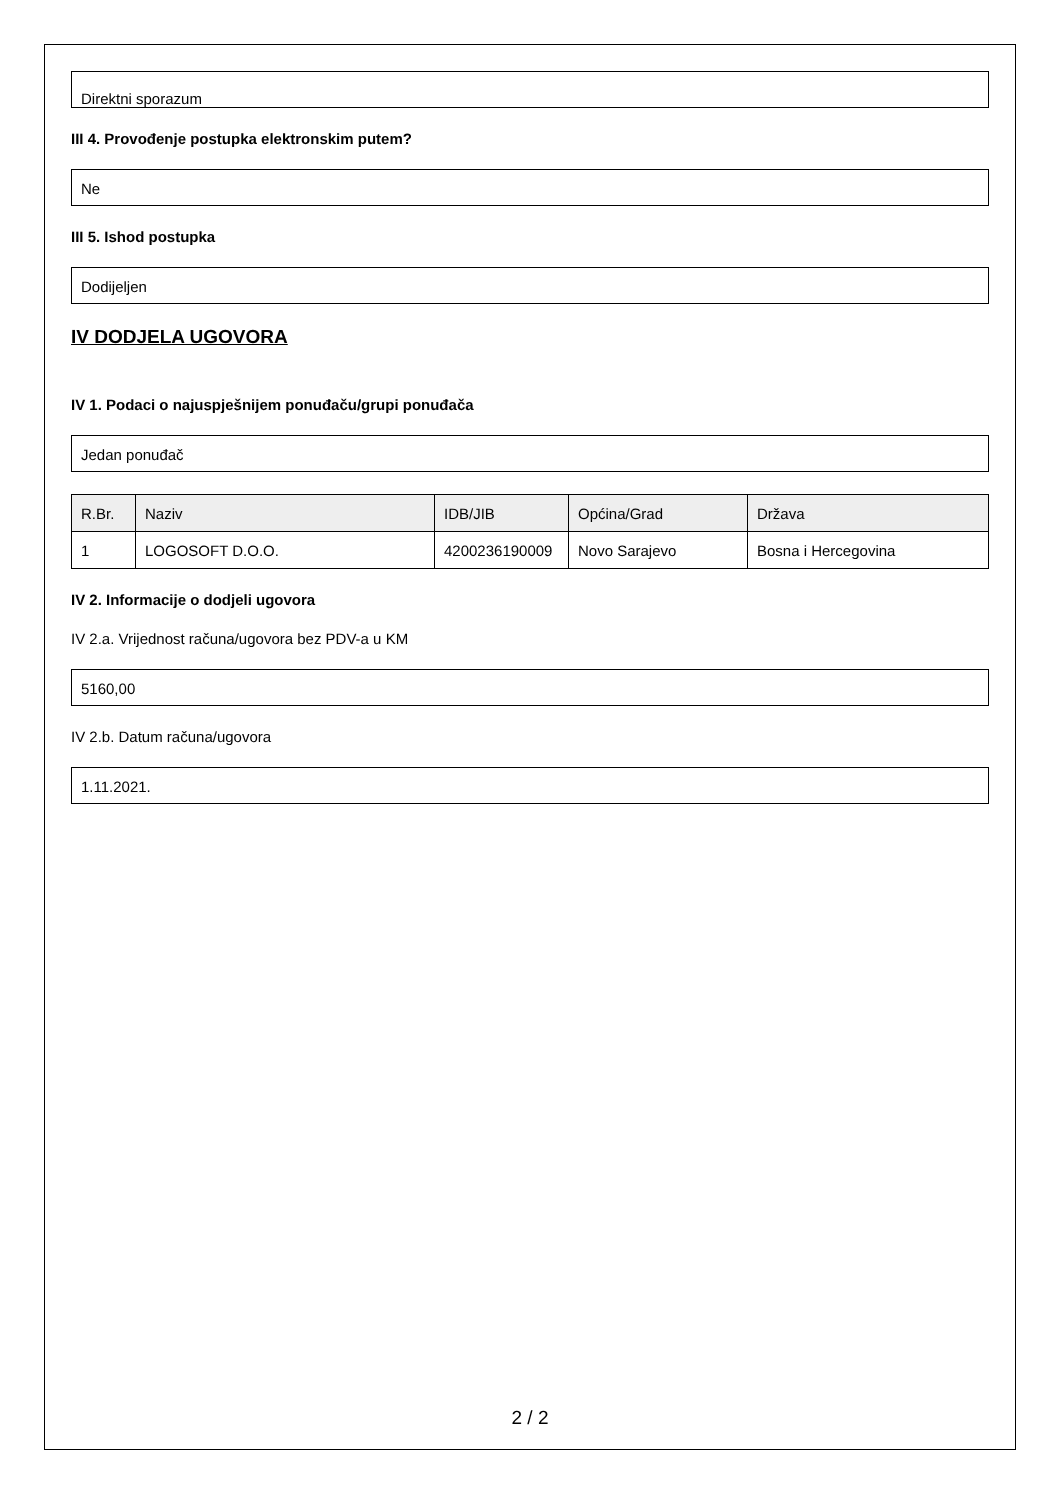Direktni sporazum
III 4. Provođenje postupka elektronskim putem?
Ne
III 5. Ishod postupka
Dodijeljen
IV DODJELA UGOVORA
IV 1. Podaci o najuspješnijem ponuđaču/grupi ponuđača
Jedan ponuđač
| R.Br. | Naziv | IDB/JIB | Općina/Grad | Država |
| --- | --- | --- | --- | --- |
| 1 | LOGOSOFT D.O.O. | 4200236190009 | Novo Sarajevo | Bosna i Hercegovina |
IV 2. Informacije o dodjeli ugovora
IV 2.a. Vrijednost računa/ugovora bez PDV-a u KM
5160,00
IV 2.b. Datum računa/ugovora
1.11.2021.
2 / 2